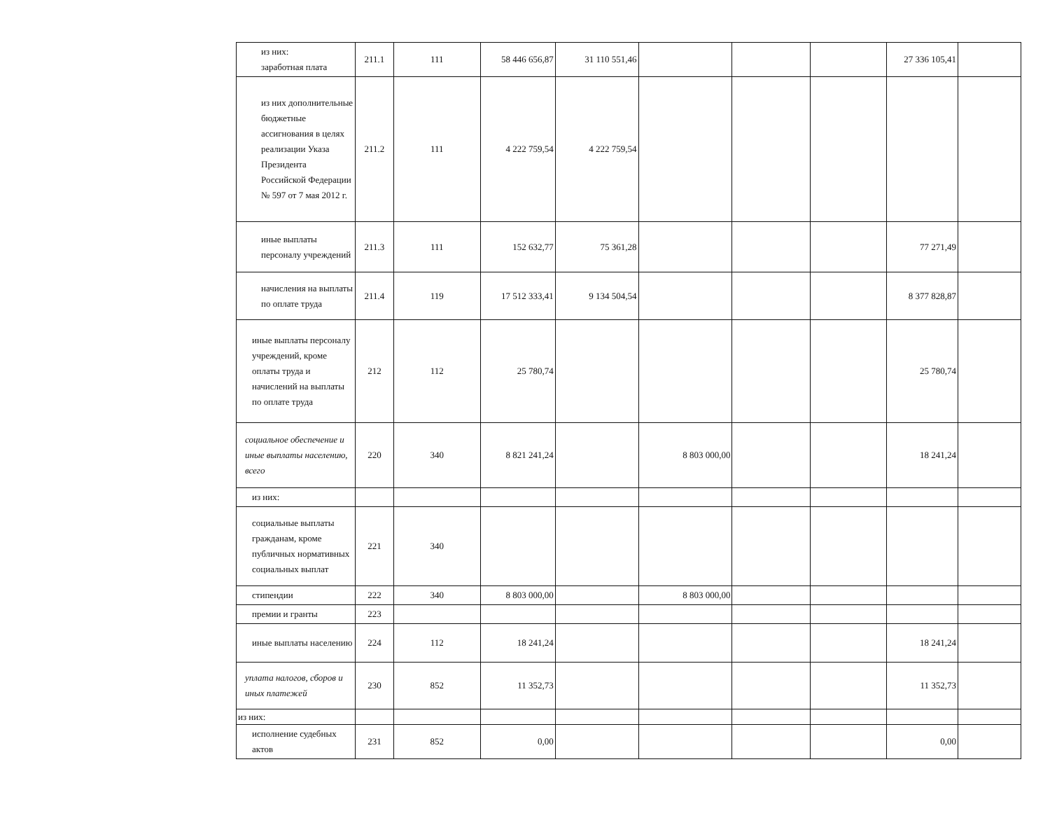| из них: заработная плата | 211.1 | 111 | 58 446 656,87 | 31 110 551,46 | | | | 27 336 105,41 | |
| из них дополнительные бюджетные ассигнования в целях реализации Указа Президента Российской Федерации № 597 от 7 мая 2012 г. | 211.2 | 111 | 4 222 759,54 | 4 222 759,54 | | | | | |
| иные выплаты персоналу учреждений | 211.3 | 111 | 152 632,77 | 75 361,28 | | | | 77 271,49 | |
| начисления на выплаты по оплате труда | 211.4 | 119 | 17 512 333,41 | 9 134 504,54 | | | | 8 377 828,87 | |
| иные выплаты персоналу учреждений, кроме оплаты труда и начислений на выплаты по оплате труда | 212 | 112 | 25 780,74 | | | | | 25 780,74 | |
| социальное обеспечение и иные выплаты населению, всего | 220 | 340 | 8 821 241,24 | | 8 803 000,00 | | | 18 241,24 | |
| из них: | | | | | | | | | |
| социальные выплаты гражданам, кроме публичных нормативных социальных выплат | 221 | 340 | | | | | | | |
| стипендии | 222 | 340 | 8 803 000,00 | | 8 803 000,00 | | | | |
| премии и гранты | 223 | | | | | | | | |
| иные выплаты населению | 224 | 112 | 18 241,24 | | | | | 18 241,24 | |
| уплата налогов, сборов и иных платежей | 230 | 852 | 11 352,73 | | | | | 11 352,73 | |
| из них: | | | | | | | | | |
| исполнение судебных актов | 231 | 852 | 0,00 | | | | | 0,00 | |